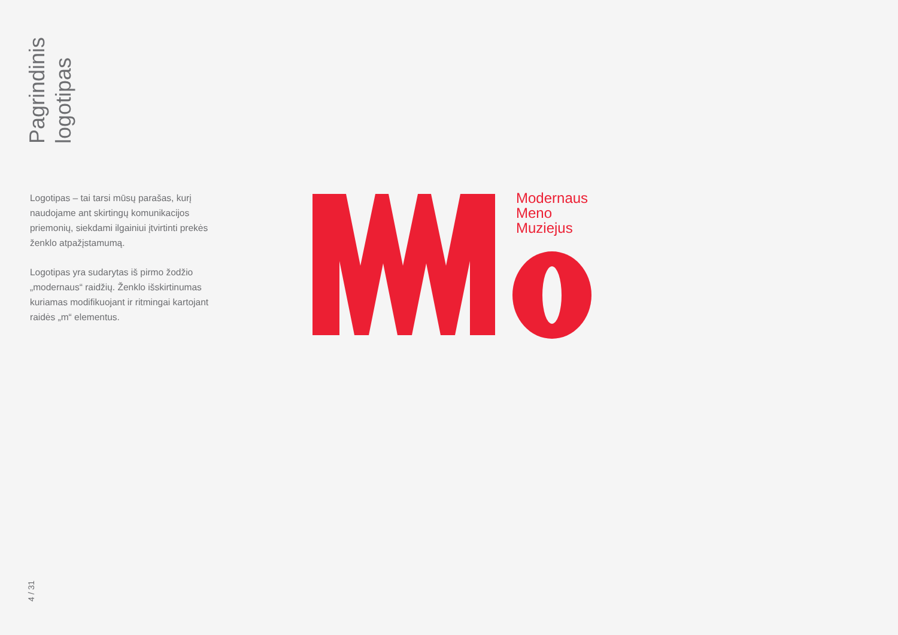Pagrindinis
logotipas
Logotipas – tai tarsi mūsų parašas, kurį naudojame ant skirtingų komunikacijos priemonių, siekdami ilgainiui įtvirtinti prekės ženklo atpažįstamumą.
Logotipas yra sudarytas iš pirmo žodžio „modernaus“ raidžių. Ženklo išskirtinumas kuriamas modifikuojant ir ritmingai kartojant raidės „m“ elementus.
Modernaus
Meno
Muziejus
4 / 31